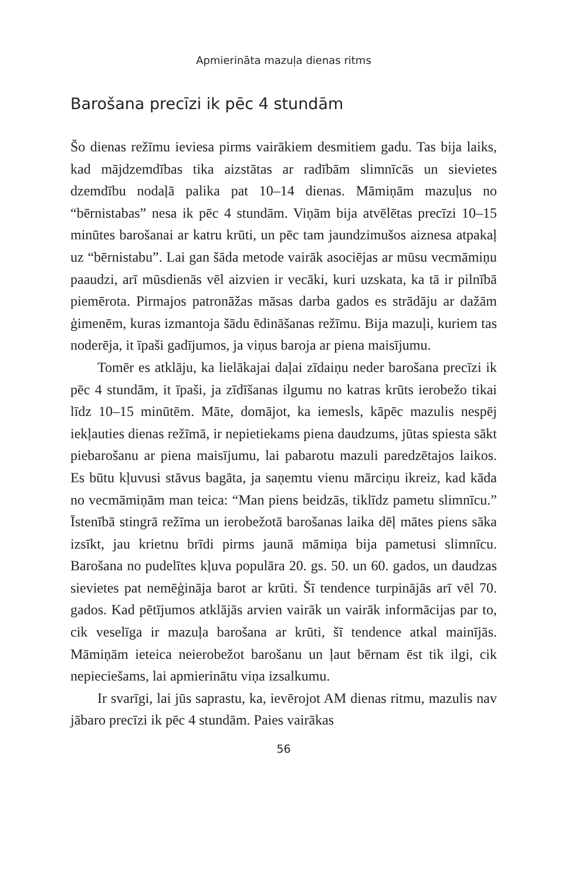Apmierināta mazuļa dienas ritms
Barošana precīzi ik pēc 4 stundām
Šo dienas režīmu ieviesa pirms vairākiem desmitiem gadu. Tas bija laiks, kad mājdzemdības tika aizstātas ar radībām slimnīcās un sievietes dzemdību nodaļā palika pat 10–14 dienas. Māmiņām mazuļus no “bērnistabas” nesa ik pēc 4 stundām. Viņām bija atvēlētas precīzi 10–15 minūtes barošanai ar katru krūti, un pēc tam jaundzimušos aiznesa atpakaļ uz “bērnistabu”. Lai gan šāda metode vairāk asociējas ar mūsu vecmāmiņu paaudzi, arī mūsdienās vēl aizvien ir vecāki, kuri uzskata, ka tā ir pilnībā piemērota. Pirmajos patronāžas māsas darba gados es strādāju ar dažām ģimenēm, kuras izmantoja šādu ēdināšanas režīmu. Bija mazuļi, kuriem tas noderēja, it īpaši gadījumos, ja viņus baroja ar piena maisījumu.
Tomēr es atklāju, ka lielākajai daļai zīdaiņu neder barošana precīzi ik pēc 4 stundām, it īpaši, ja zīdīšanas ilgumu no katras krūts ierobežo tikai līdz 10–15 minūtēm. Māte, domājot, ka iemesls, kāpēc mazulis nespēj iekļauties dienas režīmā, ir nepietiekams piena daudzums, jūtas spiesta sākt piebarošanu ar piena maisījumu, lai pabarotu mazuli paredzētajos laikos. Es būtu kļuvusi stāvus bagāta, ja saņemtu vienu mārciņu ikreiz, kad kāda no vecmāmiņām man teica: “Man piens beidzās, tiklīdz pametu slimnīcu.” Īstenībā stingrā režīma un ierobežotā barošanas laika dēļ mātes piens sāka izsīkt, jau krietnu brīdi pirms jaunā māmiņa bija pametusi slimnīcu. Barošana no pudelītes kļuva populāra 20. gs. 50. un 60. gados, un daudzas sievietes pat nemēģināja barot ar krūti. Šī tendence turpinājās arī vēl 70. gados. Kad pētījumos atklājās arvien vairāk un vairāk informācijas par to, cik veselīga ir mazuļa barošana ar krūti, šī tendence atkal mainījās. Māmiņām ieteica neierobežot barošanu un ļaut bērnam ēst tik ilgi, cik nepieciešams, lai apmierinātu viņa izsalkumu.
Ir svarīgi, lai jūs saprastu, ka, ievērojot AM dienas ritmu, mazulis nav jābaro precīzi ik pēc 4 stundām. Paies vairākas
56